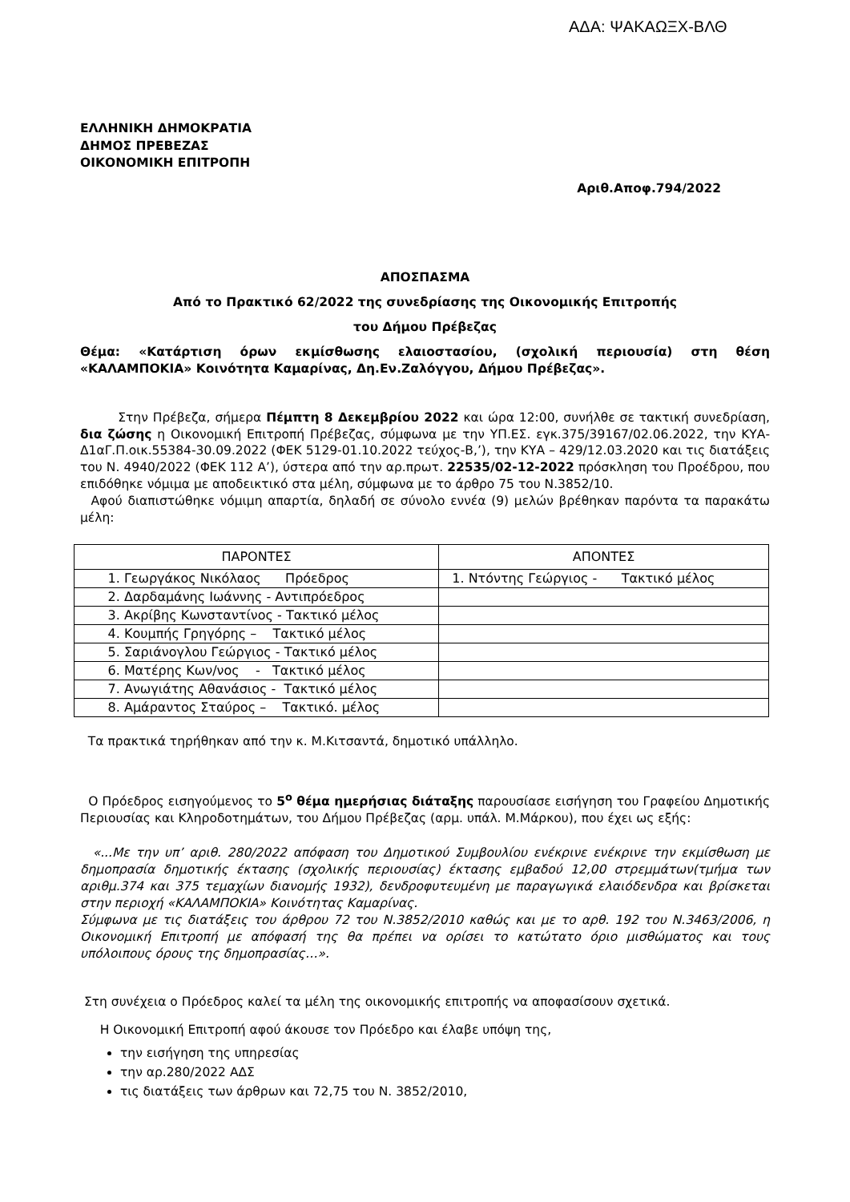ΑΔΑ: ΨΑΚΑΩΞΧ-ΒΛΘ
ΕΛΛΗΝΙΚΗ ΔΗΜΟΚΡΑΤΙΑ
ΔΗΜΟΣ ΠΡΕΒΕΖΑΣ
ΟΙΚΟΝΟΜΙΚΗ ΕΠΙΤΡΟΠΗ
Αριθ.Αποφ.794/2022
ΑΠΟΣΠΑΣΜΑ
Από το Πρακτικό 62/2022 της συνεδρίασης της Οικονομικής Επιτροπής
του Δήμου Πρέβεζας
Θέμα: «Κατάρτιση όρων εκμίσθωσης ελαιοστασίου, (σχολική περιουσία) στη θέση «ΚΑΛΑΜΠΟΚΙΑ» Κοινότητα Καμαρίνας, Δη.Εν.Ζαλόγγου, Δήμου Πρέβεζας».
Στην Πρέβεζα, σήμερα Πέμπτη 8 Δεκεμβρίου 2022 και ώρα 12:00, συνήλθε σε τακτική συνεδρίαση, δια ζώσης η Οικονομική Επιτροπή Πρέβεζας, σύμφωνα με την ΥΠ.ΕΣ. εγκ.375/39167/02.06.2022, την ΚΥΑ-Δ1αΓ.Π.οικ.55384-30.09.2022 (ΦΕΚ 5129-01.10.2022 τεύχος-Β,’), την ΚΥΑ – 429/12.03.2020 και τις διατάξεις του Ν. 4940/2022 (ΦΕΚ 112 Α’), ύστερα από την αρ.πρωτ. 22535/02-12-2022 πρόσκληση του Προέδρου, που επιδόθηκε νόμιμα με αποδεικτικό στα μέλη, σύμφωνα με το άρθρο 75 του Ν.3852/10.
Αφού διαπιστώθηκε νόμιμη απαρτία, δηλαδή σε σύνολο εννέα (9) μελών βρέθηκαν παρόντα τα παρακάτω μέλη:
| ΠΑΡΟΝΤΕΣ | ΑΠΟΝΤΕΣ |
| 1. Γεωργάκος Νικόλαος Πρόεδρος | 1. Ντόντης Γεώργιος - Τακτικό μέλος |
| 2. Δαρδαμάνης Ιωάννης - Αντιπρόεδρος | |
| 3. Ακρίβης Κωνσταντίνος - Τακτικό μέλος | |
| 4. Κουμπής Γρηγόρης – Τακτικό μέλος | |
| 5. Σαριάνογλου Γεώργιος - Τακτικό μέλος | |
| 6. Ματέρης Κων/νος - Τακτικό μέλος | |
| 7. Ανωγιάτης Αθανάσιος - Τακτικό μέλος | |
| 8. Αμάραντος Σταύρος – Τακτικό. μέλος | |
Τα πρακτικά τηρήθηκαν από την κ. Μ.Κιτσαντά, δημοτικό υπάλληλο.
Ο Πρόεδρος εισηγούμενος το 5<sup>ο</sup> θέμα ημερήσιας διάταξης παρουσίασε εισήγηση του Γραφείου Δημοτικής Περιουσίας και Κληροδοτημάτων, του Δήμου Πρέβεζας (αρμ. υπάλ. Μ.Μάρκου), που έχει ως εξής:
«...Με την υπ’ αριθ. 280/2022 απόφαση του Δημοτικού Συμβουλίου ενέκρινε ενέκρινε την εκμίσθωση με δημοπρασία δημοτικής έκτασης (σχολικής περιουσίας) έκτασης εμβαδού 12,00 στρεμμάτων(τμήμα των αριθμ.374 και 375 τεμαχίων διανομής 1932), δενδροφυτευμένη με παραγωγικά ελαιόδενδρα και βρίσκεται στην περιοχή «ΚΑΛΑΜΠΟΚΙΑ» Κοινότητας Καμαρίνας.
Σύμφωνα με τις διατάξεις του άρθρου 72 του Ν.3852/2010 καθώς και με το αρθ. 192 του Ν.3463/2006, η Οικονομική Επιτροπή με απόφασή της θα πρέπει να ορίσει το κατώτατο όριο μισθώματος και τους υπόλοιπους όρους της δημοπρασίας…».
Στη συνέχεια ο Πρόεδρος καλεί τα μέλη της οικονομικής επιτροπής να αποφασίσουν σχετικά.
Η Οικονομική Επιτροπή αφού άκουσε τον Πρόεδρο και έλαβε υπόψη της,
την εισήγηση της υπηρεσίας
την αρ.280/2022 ΑΔΣ
τις διατάξεις των άρθρων και 72,75 του Ν. 3852/2010,